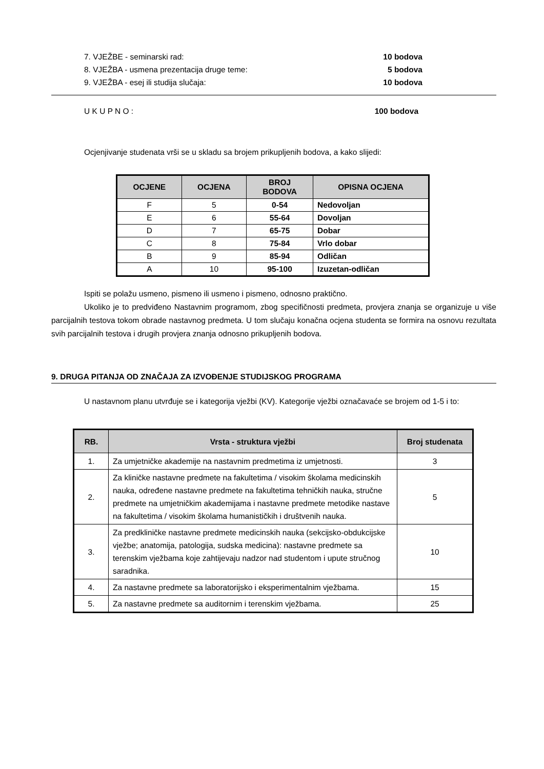7. VJEŽBE - seminarski rad: 10 bodova
8. VJEŽBA - usmena prezentacija druge teme: 5 bodova
9. VJEŽBA - esej ili studija slučaja: 10 bodova
U K U P N O : 100 bodova
Ocjenjivanje studenata vrši se u skladu sa brojem prikupljenih bodova, a kako slijedi:
| OCJENE | OCJENA | BROJ BODOVA | OPISNA OCJENA |
| --- | --- | --- | --- |
| F | 5 | 0-54 | Nedovoljan |
| E | 6 | 55-64 | Dovoljan |
| D | 7 | 65-75 | Dobar |
| C | 8 | 75-84 | Vrlo dobar |
| B | 9 | 85-94 | Odličan |
| A | 10 | 95-100 | Izuzetan-odličan |
Ispiti se polažu usmeno, pismeno ili usmeno i pismeno, odnosno praktično.
Ukoliko je to predviđeno Nastavnim programom, zbog specifičnosti predmeta, provjera znanja se organizuje u više parcijalnih testova tokom obrade nastavnog predmeta. U tom slučaju konačna ocjena studenta se formira na osnovu rezultata svih parcijalnih testova i drugih provjera znanja odnosno prikupljenih bodova.
9. DRUGA PITANJA OD ZNAČAJA ZA IZVOĐENJE STUDIJSKOG PROGRAMA
U nastavnom planu utvrđuje se i kategorija vježbi (KV). Kategorije vježbi označavaće se brojem od 1-5 i to:
| RB. | Vrsta - struktura vježbi | Broj studenata |
| --- | --- | --- |
| 1. | Za umjetničke akademije na nastavnim predmetima iz umjetnosti. | 3 |
| 2. | Za kliničke nastavne predmete na fakultetima / visokim školama medicinskih nauka, određene nastavne predmete na fakultetima tehničkih nauka, stručne predmete na umjetničkim akademijama i nastavne predmete metodike nastave na fakultetima / visokim školama humanističkih i društvenih nauka. | 5 |
| 3. | Za predkliničke nastavne predmete medicinskih nauka (sekcijsko-obdukcijske vježbe; anatomija, patologija, sudska medicina): nastavne predmete sa terenskim vježbama koje zahtijevaju nadzor nad studentom i upute stručnog saradnika. | 10 |
| 4. | Za nastavne predmete sa laboratorijsko i eksperimentalnim vježbama. | 15 |
| 5. | Za nastavne predmete sa auditornim i terenskim vježbama. | 25 |